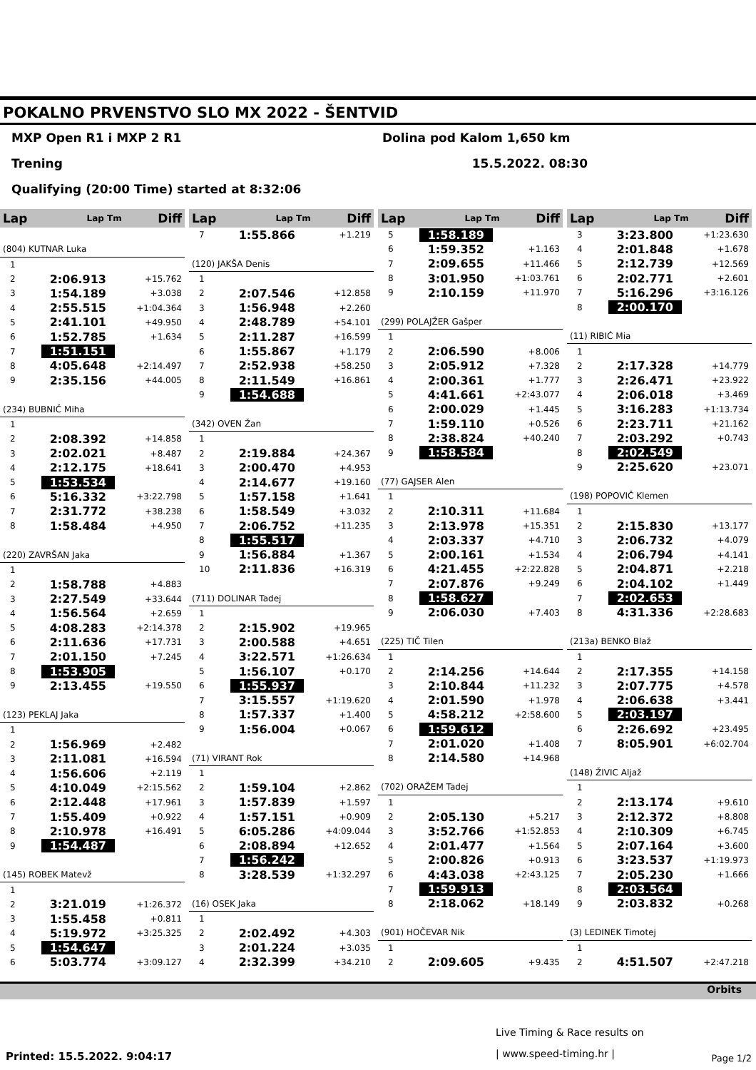POKALNO PRVENSTVO SLO MX 2022 - ŠENTVID
MXP Open R1 i MXP 2 R1 Dolina pod Kalom 1,650 km
Trening 15.5.2022. 08:30
Qualifying (20:00 Time) started at 8:32:06
| Lap | Lap Tm | Diff |
| --- | --- | --- |
| (804) KUTNAR Luka | | |
| 1 | | |
| 2 | 2:06.913 | +15.762 |
| 3 | 1:54.189 | +3.038 |
| 4 | 2:55.515 | +1:04.364 |
| 5 | 2:41.101 | +49.950 |
| 6 | 1:52.785 | +1.634 |
| 7 | 1:51.151 | |
| 8 | 4:05.648 | +2:14.497 |
| 9 | 2:35.156 | +44.005 |
| (234) BUBNIČ Miha | | |
| 1 | | |
| 2 | 2:08.392 | +14.858 |
| 3 | 2:02.021 | +8.487 |
| 4 | 2:12.175 | +18.641 |
| 5 | 1:53.534 | |
| 6 | 5:16.332 | +3:22.798 |
| 7 | 2:31.772 | +38.238 |
| 8 | 1:58.484 | +4.950 |
| (220) ZAVRŠAN Jaka | | |
| 1 | | |
| 2 | 1:58.788 | +4.883 |
| 3 | 2:27.549 | +33.644 |
| 4 | 1:56.564 | +2.659 |
| 5 | 4:08.283 | +2:14.378 |
| 6 | 2:11.636 | +17.731 |
| 7 | 2:01.150 | +7.245 |
| 8 | 1:53.905 | |
| 9 | 2:13.455 | +19.550 |
| (123) PEKLAJ Jaka | | |
| 1 | | |
| 2 | 1:56.969 | +2.482 |
| 3 | 2:11.081 | +16.594 |
| 4 | 1:56.606 | +2.119 |
| 5 | 4:10.049 | +2:15.562 |
| 6 | 2:12.448 | +17.961 |
| 7 | 1:55.409 | +0.922 |
| 8 | 2:10.978 | +16.491 |
| 9 | 1:54.487 | |
| (145) ROBEK Matevž | | |
| 1 | | |
| 2 | 3:21.019 | +1:26.372 |
| 3 | 1:55.458 | +0.811 |
| 4 | 5:19.972 | +3:25.325 |
| 5 | 1:54.647 | |
| 6 | 5:03.774 | +3:09.127 |
| Lap | Lap Tm | Diff |
| --- | --- | --- |
| 7 | 1:55.866 | +1.219 |
| (120) JAKŠA Denis | | |
| 1 | | |
| 2 | 2:07.546 | +12.858 |
| 3 | 1:56.948 | +2.260 |
| 4 | 2:48.789 | +54.101 |
| 5 | 2:11.287 | +16.599 |
| 6 | 1:55.867 | +1.179 |
| 7 | 2:52.938 | +58.250 |
| 8 | 2:11.549 | +16.861 |
| 9 | 1:54.688 | |
| (342) OVEN Žan | | |
| 1 | | |
| 2 | 2:19.884 | +24.367 |
| 3 | 2:00.470 | +4.953 |
| 4 | 2:14.677 | +19.160 |
| 5 | 1:57.158 | +1.641 |
| 6 | 1:58.549 | +3.032 |
| 7 | 2:06.752 | +11.235 |
| 8 | 1:55.517 | |
| 9 | 1:56.884 | +1.367 |
| 10 | 2:11.836 | +16.319 |
| (711) DOLINAR Tadej | | |
| 1 | | |
| 2 | 2:15.902 | +19.965 |
| 3 | 2:00.588 | +4.651 |
| 4 | 3:22.571 | +1:26.634 |
| 5 | 1:56.107 | +0.170 |
| 6 | 1:55.937 | |
| 7 | 3:15.557 | +1:19.620 |
| 8 | 1:57.337 | +1.400 |
| 9 | 1:56.004 | +0.067 |
| (71) VIRANT Rok | | |
| 1 | | |
| 2 | 1:59.104 | +2.862 |
| 3 | 1:57.839 | +1.597 |
| 4 | 1:57.151 | +0.909 |
| 5 | 6:05.286 | +4:09.044 |
| 6 | 2:08.894 | +12.652 |
| 7 | 1:56.242 | |
| 8 | 3:28.539 | +1:32.297 |
| (16) OSEK Jaka | | |
| 1 | | |
| 2 | 2:02.492 | +4.303 |
| 3 | 2:01.224 | +3.035 |
| 4 | 2:32.399 | +34.210 |
| Lap | Lap Tm | Diff |
| --- | --- | --- |
| 5 | 1:58.189 | |
| 6 | 1:59.352 | +1.163 |
| 7 | 2:09.655 | +11.466 |
| 8 | 3:01.950 | +1:03.761 |
| 9 | 2:10.159 | +11.970 |
| (299) POLAJŽER Gašper | | |
| 1 | | |
| 2 | 2:06.590 | +8.006 |
| 3 | 2:05.912 | +7.328 |
| 4 | 2:00.361 | +1.777 |
| 5 | 4:41.661 | +2:43.077 |
| 6 | 2:00.029 | +1.445 |
| 7 | 1:59.110 | +0.526 |
| 8 | 2:38.824 | +40.240 |
| 9 | 1:58.584 | |
| (77) GAJSER Alen | | |
| 1 | | |
| 2 | 2:10.311 | +11.684 |
| 3 | 2:13.978 | +15.351 |
| 4 | 2:03.337 | +4.710 |
| 5 | 2:00.161 | +1.534 |
| 6 | 4:21.455 | +2:22.828 |
| 7 | 2:07.876 | +9.249 |
| 8 | 1:58.627 | |
| 9 | 2:06.030 | +7.403 |
| (225) TIČ Tilen | | |
| 1 | | |
| 2 | 2:14.256 | +14.644 |
| 3 | 2:10.844 | +11.232 |
| 4 | 2:01.590 | +1.978 |
| 5 | 4:58.212 | +2:58.600 |
| 6 | 1:59.612 | |
| 7 | 2:01.020 | +1.408 |
| 8 | 2:14.580 | +14.968 |
| (702) ORAŽEM Tadej | | |
| 1 | | |
| 2 | 2:05.130 | +5.217 |
| 3 | 3:52.766 | +1:52.853 |
| 4 | 2:01.477 | +1.564 |
| 5 | 2:00.826 | +0.913 |
| 6 | 4:43.038 | +2:43.125 |
| 7 | 1:59.913 | |
| 8 | 2:18.062 | +18.149 |
| (901) HOČEVAR Nik | | |
| 1 | | |
| 2 | 2:09.605 | +9.435 |
| Lap | Lap Tm | Diff |
| --- | --- | --- |
| 3 | 3:23.800 | +1:23.630 |
| 4 | 2:01.848 | +1.678 |
| 5 | 2:12.739 | +12.569 |
| 6 | 2:02.771 | +2.601 |
| 7 | 5:16.296 | +3:16.126 |
| 8 | 2:00.170 | |
| (11) RIBIĆ Mia | | |
| 1 | | |
| 2 | 2:17.328 | +14.779 |
| 3 | 2:26.471 | +23.922 |
| 4 | 2:06.018 | +3.469 |
| 5 | 3:16.283 | +1:13.734 |
| 6 | 2:23.711 | +21.162 |
| 7 | 2:03.292 | +0.743 |
| 8 | 2:02.549 | |
| 9 | 2:25.620 | +23.071 |
| (198) POPOVIČ Klemen | | |
| 1 | | |
| 2 | 2:15.830 | +13.177 |
| 3 | 2:06.732 | +4.079 |
| 4 | 2:06.794 | +4.141 |
| 5 | 2:04.871 | +2.218 |
| 6 | 2:04.102 | +1.449 |
| 7 | 2:02.653 | |
| 8 | 4:31.336 | +2:28.683 |
| (213a) BENKO Blaž | | |
| 1 | | |
| 2 | 2:17.355 | +14.158 |
| 3 | 2:07.775 | +4.578 |
| 4 | 2:06.638 | +3.441 |
| 5 | 2:03.197 | |
| 6 | 2:26.692 | +23.495 |
| 7 | 8:05.901 | +6:02.704 |
| (148) ŽIVIC Aljaž | | |
| 1 | | |
| 2 | 2:13.174 | +9.610 |
| 3 | 2:12.372 | +8.808 |
| 4 | 2:10.309 | +6.745 |
| 5 | 2:07.164 | +3.600 |
| 6 | 3:23.537 | +1:19.973 |
| 7 | 2:05.230 | +1.666 |
| 8 | 2:03.564 | |
| 9 | 2:03.832 | +0.268 |
| (3) LEDINEK Timotej | | |
| 1 | | |
| 2 | 4:51.507 | +2:47.218 |
Orbits
Live Timing & Race results on
| www.speed-timing.hr |
Printed: 15.5.2022. 9:04:17 Page 1/2